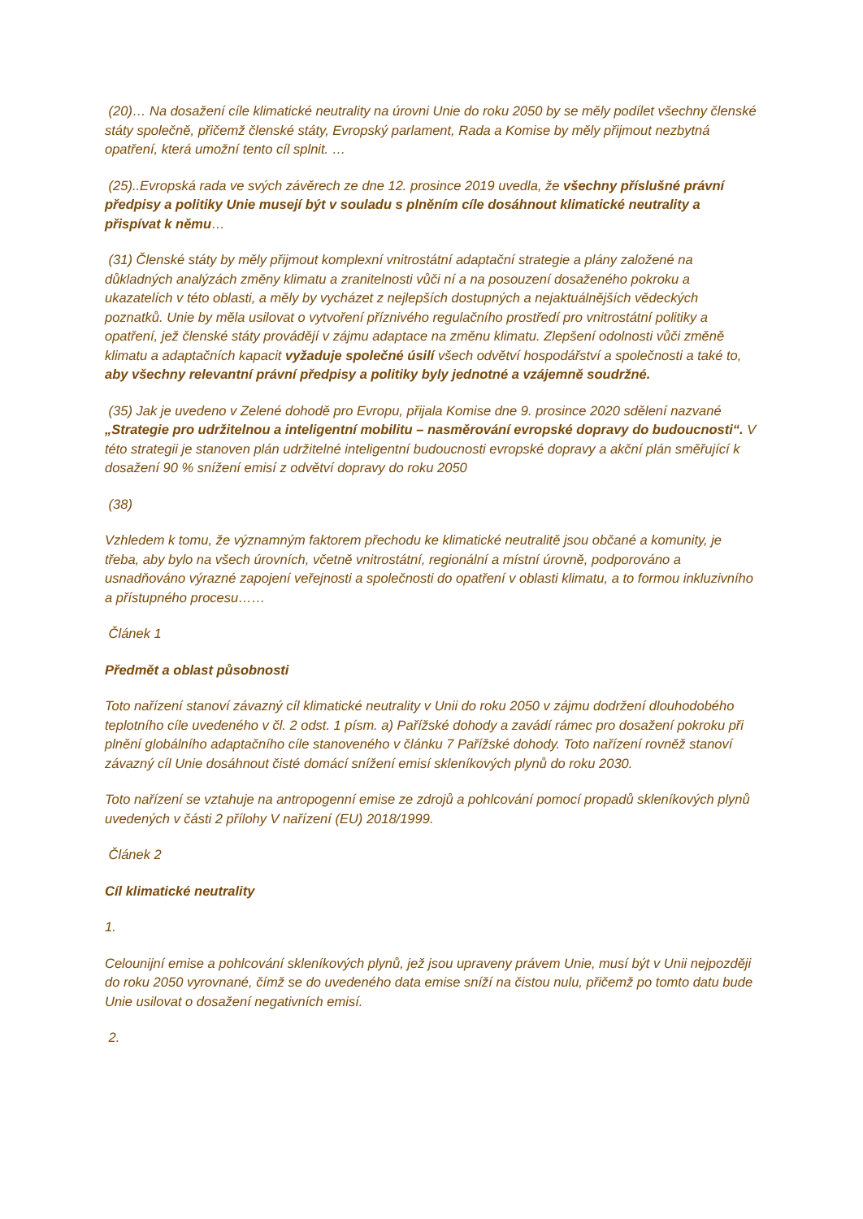(20)… Na dosažení cíle klimatické neutrality na úrovni Unie do roku 2050 by se měly podílet všechny členské státy společně, přičemž členské státy, Evropský parlament, Rada a Komise by měly přijmout nezbytná opatření, která umožní tento cíl splnit. …
(25)..Evropská rada ve svých závěrech ze dne 12. prosince 2019 uvedla, že všechny příslušné právní předpisy a politiky Unie musejí být v souladu s plněním cíle dosáhnout klimatické neutrality a přispívat k němu…
(31) Členské státy by měly přijmout komplexní vnitrostátní adaptační strategie a plány založené na důkladných analýzách změny klimatu a zranitelnosti vůči ní a na posouzení dosaženého pokroku a ukazatelích v této oblasti, a měly by vycházet z nejlepších dostupných a nejaktuálnějších vědeckých poznatků. Unie by měla usilovat o vytvoření příznivého regulačního prostředí pro vnitrostátní politiky a opatření, jež členské státy provádějí v zájmu adaptace na změnu klimatu. Zlepšení odolnosti vůči změně klimatu a adaptačních kapacit vyžaduje společné úsilí všech odvětví hospodářství a společnosti a také to, aby všechny relevantní právní předpisy a politiky byly jednotné a vzájemně soudržné.
(35) Jak je uvedeno v Zelené dohodě pro Evropu, přijala Komise dne 9. prosince 2020 sdělení nazvané „Strategie pro udržitelnou a inteligentní mobilitu – nasměrování evropské dopravy do budoucnosti“. V této strategii je stanoven plán udržitelné inteligentní budoucnosti evropské dopravy a akční plán směřující k dosažení 90 % snížení emisí z odvětví dopravy do roku 2050
(38)
Vzhledem k tomu, že významným faktorem přechodu ke klimatické neutralitě jsou občané a komunity, je třeba, aby bylo na všech úrovních, včetně vnitrostátní, regionální a místní úrovně, podporováno a usnadňováno výrazné zapojení veřejnosti a společnosti do opatření v oblasti klimatu, a to formou inkluzivního a přístupného procesu……
Článek 1
Předmět a oblast působnosti
Toto nařízení stanoví závazný cíl klimatické neutrality v Unii do roku 2050 v zájmu dodržení dlouhodobého teplotního cíle uvedeného v čl. 2 odst. 1 písm. a) Pařížské dohody a zavádí rámec pro dosažení pokroku při plnění globálního adaptačního cíle stanoveného v článku 7 Pařížské dohody. Toto nařízení rovněž stanoví závazný cíl Unie dosáhnout čisté domácí snížení emisí skleníkových plynů do roku 2030.
Toto nařízení se vztahuje na antropogenní emise ze zdrojů a pohlcování pomocí propadů skleníkových plynů uvedených v části 2 přílohy V nařízení (EU) 2018/1999.
Článek 2
Cíl klimatické neutrality
1.
Celounijní emise a pohlcování skleníkových plynů, jež jsou upraveny právem Unie, musí být v Unii nejpozději do roku 2050 vyrovnané, čímž se do uvedeného data emise sníží na čistou nulu, přičemž po tomto datu bude Unie usilovat o dosažení negativních emisí.
2.